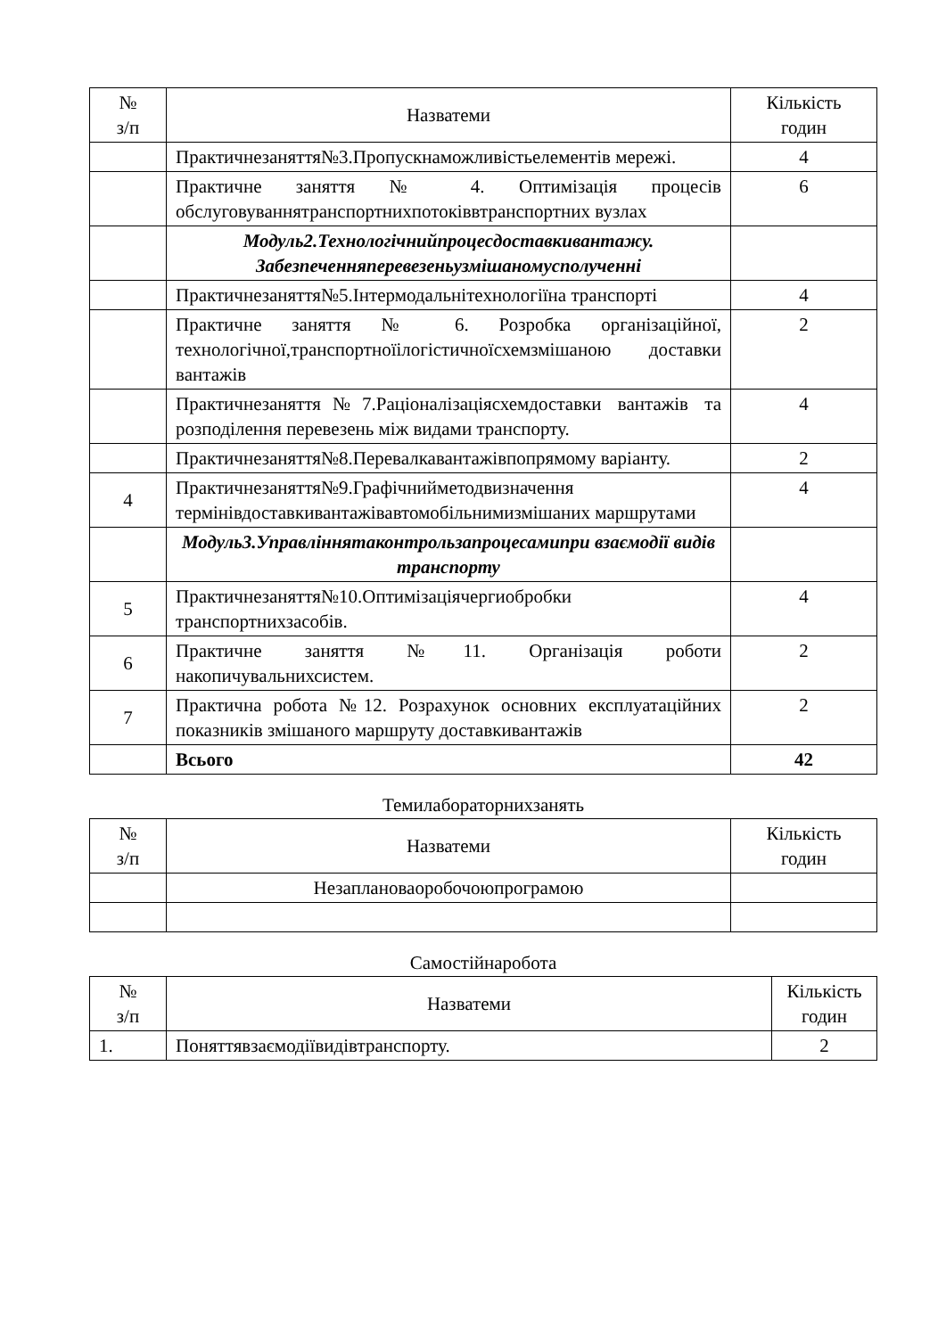| № з/п | Назватеми | Кількість годин |
| --- | --- | --- |
| | Практичнезаняття№3.Пропускнаможливістьелементів мережі. | 4 |
| | Практичне заняття № 4. Оптимізація процесів обслуговуваннятранспортнихпотоківвтранспортних вузлах | 6 |
| | Модуль2.Технологічнийпроцесдоставкивантажу. Забезпеченняперевезеньузмішаномусполученні | |
| | Практичнезаняття№5.Інтермодальнітехнологіїна транспорті | 4 |
| | Практичне заняття № 6. Розробка організаційної, технологічної,транспортноїілогістичноїсхемзмішаною доставки вантажів | 2 |
| | Практичнезаняття№7.Раціоналізаціясхемдоставки вантажів та розподілення перевезень між видами транспорту. | 4 |
| | Практичнезаняття№8.Перевалкавантажівпопрямому варіанту. | 2 |
| 4 | Практичнезаняття№9.Графічнийметодвизначення термінівдоставкивантажівавтомобільнимизмішаних маршрутами | 4 |
| | Модуль3.Управліннятаконтрользапроцесамипри взаємодії видів транспорту | |
| 5 | Практичнезаняття№10.Оптимізаціячергиобробки транспортнихзасобів. | 4 |
| 6 | Практичне заняття №11. Організація роботи накопичувальнихсистем. | 2 |
| 7 | Практична робота №12. Розрахунок основних експлуатаційних показників змішаного маршруту доставкивантажів | 2 |
| | Всього | 42 |
Темилабораторнихзанять
| № з/п | Назватеми | Кількість годин |
| --- | --- | --- |
| | Незаплановаоробочоюпрограмою | |
Самостійнаробота
| № з/п | Назватеми | Кількість годин |
| --- | --- | --- |
| 1. | Поняттявзаємодіївидівтранспорту. | 2 |